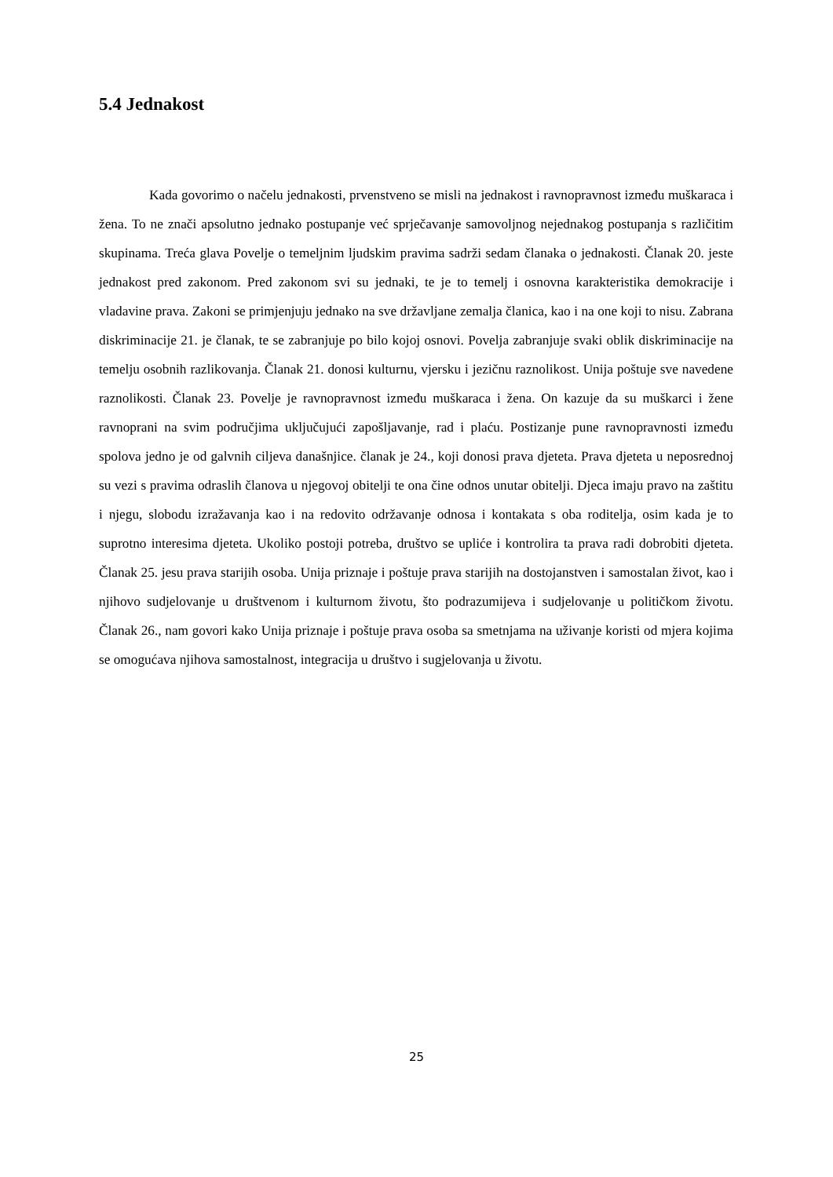5.4 Jednakost
Kada govorimo o načelu jednakosti, prvenstveno se misli na jednakost i ravnopravnost između muškaraca i žena. To ne znači apsolutno jednako postupanje već sprječavanje samovoljnog nejednakog postupanja s različitim skupinama. Treća glava Povelje o temeljnim ljudskim pravima sadrži sedam članaka o jednakosti. Članak 20. jeste jednakost pred zakonom. Pred zakonom svi su jednaki, te je to temelj i osnovna karakteristika demokracije i vladavine prava. Zakoni se primjenjuju jednako na sve državljane zemalja članica, kao i na one koji to nisu. Zabrana diskriminacije 21. je članak, te se zabranjuje po bilo kojoj osnovi. Povelja zabranjuje svaki oblik diskriminacije na temelju osobnih razlikovanja. Članak 21. donosi kulturnu, vjersku i jezičnu raznolikost. Unija poštuje sve navedene raznolikosti. Članak 23. Povelje je ravnopravnost između muškaraca i žena. On kazuje da su muškarci i žene ravnoprani na svim područjima uključujući zapošljavanje, rad i plaću. Postizanje pune ravnopravnosti između spolova jedno je od galvnih ciljeva današnjice. članak je 24., koji donosi prava djeteta. Prava djeteta u neposrednoj su vezi s pravima odraslih članova u njegovoj obitelji te ona čine odnos unutar obitelji. Djeca imaju pravo na zaštitu i njegu, slobodu izražavanja kao i na redovito održavanje odnosa i kontakata s oba roditelja, osim kada je to suprotno interesima djeteta. Ukoliko postoji potreba, društvo se upliće i kontrolira ta prava radi dobrobiti djeteta. Članak 25. jesu prava starijih osoba. Unija priznaje i poštuje prava starijih na dostojanstven i samostalan život, kao i njihovo sudjelovanje u društvenom i kulturnom životu, što podrazumijeva i sudjelovanje u političkom životu. Članak 26., nam govori kako Unija priznaje i poštuje prava osoba sa smetnjama na uživanje koristi od mjera kojima se omogućava njihova samostalnost, integracija u društvo i sugjelovanja u životu.
25